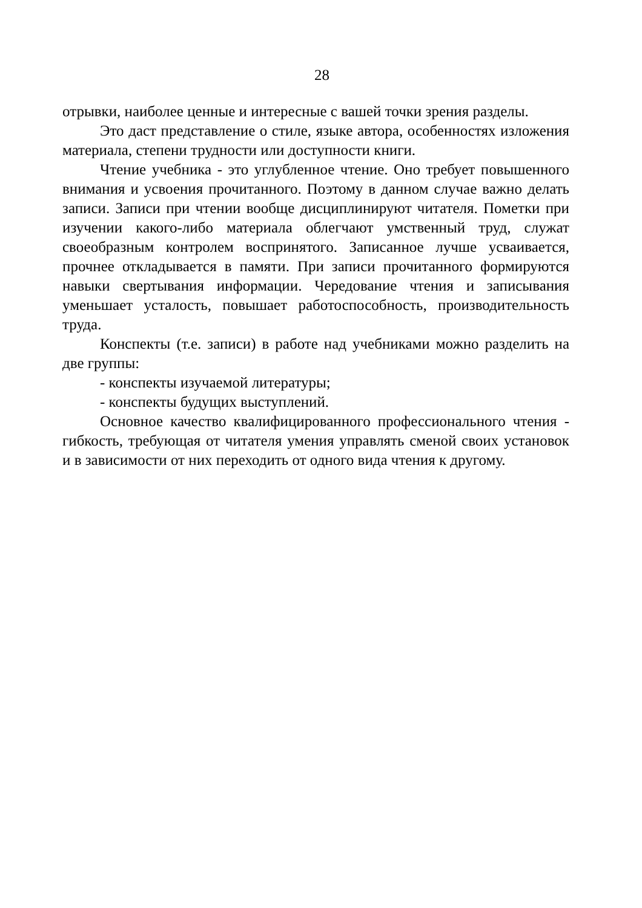28
отрывки, наиболее ценные и интересные с вашей точки зрения разделы.
Это даст представление о стиле, языке автора, особенностях изложения материала, степени трудности или доступности книги.
Чтение учебника - это углубленное чтение. Оно требует повышенного внимания и усвоения прочитанного. Поэтому в данном случае важно делать записи. Записи при чтении вообще дисциплинируют читателя. Пометки при изучении какого-либо материала облегчают умственный труд, служат своеобразным контролем воспринятого. Записанное лучше усваивается, прочнее откладывается в памяти. При записи прочитанного формируются навыки свертывания информации. Чередование чтения и записывания уменьшает усталость, повышает работоспособность, производительность труда.
Конспекты (т.е. записи) в работе над учебниками можно разделить на две группы:
- конспекты изучаемой литературы;
- конспекты будущих выступлений.
Основное качество квалифицированного профессионального чтения - гибкость, требующая от читателя умения управлять сменой своих установок и в зависимости от них переходить от одного вида чтения к другому.